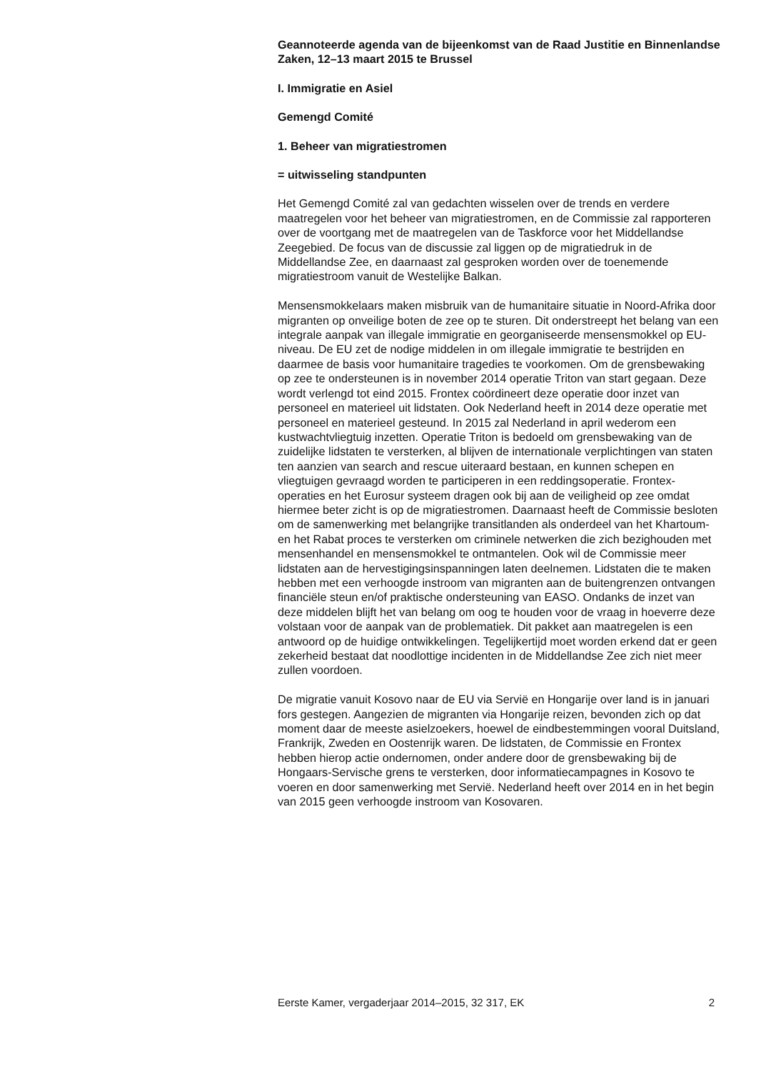Geannoteerde agenda van de bijeenkomst van de Raad Justitie en Binnenlandse Zaken, 12–13 maart 2015 te Brussel
I. Immigratie en Asiel
Gemengd Comité
1. Beheer van migratiestromen
= uitwisseling standpunten
Het Gemengd Comité zal van gedachten wisselen over de trends en verdere maatregelen voor het beheer van migratiestromen, en de Commissie zal rapporteren over de voortgang met de maatregelen van de Taskforce voor het Middellandse Zeegebied. De focus van de discussie zal liggen op de migratiedruk in de Middellandse Zee, en daarnaast zal gesproken worden over de toenemende migratiestroom vanuit de Westelijke Balkan.
Mensensmokkelaars maken misbruik van de humanitaire situatie in Noord-Afrika door migranten op onveilige boten de zee op te sturen. Dit onderstreept het belang van een integrale aanpak van illegale immigratie en georganiseerde mensensmokkel op EU-niveau. De EU zet de nodige middelen in om illegale immigratie te bestrijden en daarmee de basis voor humanitaire tragedies te voorkomen. Om de grensbewaking op zee te ondersteunen is in november 2014 operatie Triton van start gegaan. Deze wordt verlengd tot eind 2015. Frontex coördineert deze operatie door inzet van personeel en materieel uit lidstaten. Ook Nederland heeft in 2014 deze operatie met personeel en materieel gesteund. In 2015 zal Nederland in april wederom een kustwachtvliegtuig inzetten. Operatie Triton is bedoeld om grensbewaking van de zuidelijke lidstaten te versterken, al blijven de internationale verplichtingen van staten ten aanzien van search and rescue uiteraard bestaan, en kunnen schepen en vliegtuigen gevraagd worden te participeren in een reddingsoperatie. Frontex-operaties en het Eurosur systeem dragen ook bij aan de veiligheid op zee omdat hiermee beter zicht is op de migratiestromen. Daarnaast heeft de Commissie besloten om de samenwerking met belangrijke transitlanden als onderdeel van het Khartoum- en het Rabat proces te versterken om criminele netwerken die zich bezighouden met mensenhandel en mensensmokkel te ontmantelen. Ook wil de Commissie meer lidstaten aan de hervestigingsinspanningen laten deelnemen. Lidstaten die te maken hebben met een verhoogde instroom van migranten aan de buitengrenzen ontvangen financiële steun en/of praktische ondersteuning van EASO. Ondanks de inzet van deze middelen blijft het van belang om oog te houden voor de vraag in hoeverre deze volstaan voor de aanpak van de problematiek. Dit pakket aan maatregelen is een antwoord op de huidige ontwikkelingen. Tegelijkertijd moet worden erkend dat er geen zekerheid bestaat dat noodlottige incidenten in de Middellandse Zee zich niet meer zullen voordoen.
De migratie vanuit Kosovo naar de EU via Servië en Hongarije over land is in januari fors gestegen. Aangezien de migranten via Hongarije reizen, bevonden zich op dat moment daar de meeste asielzoekers, hoewel de eindbestemmingen vooral Duitsland, Frankrijk, Zweden en Oostenrijk waren. De lidstaten, de Commissie en Frontex hebben hierop actie ondernomen, onder andere door de grensbewaking bij de Hongaars-Servische grens te versterken, door informatiecampagnes in Kosovo te voeren en door samenwerking met Servië. Nederland heeft over 2014 en in het begin van 2015 geen verhoogde instroom van Kosovaren.
Eerste Kamer, vergaderjaar 2014–2015, 32 317, EK 2